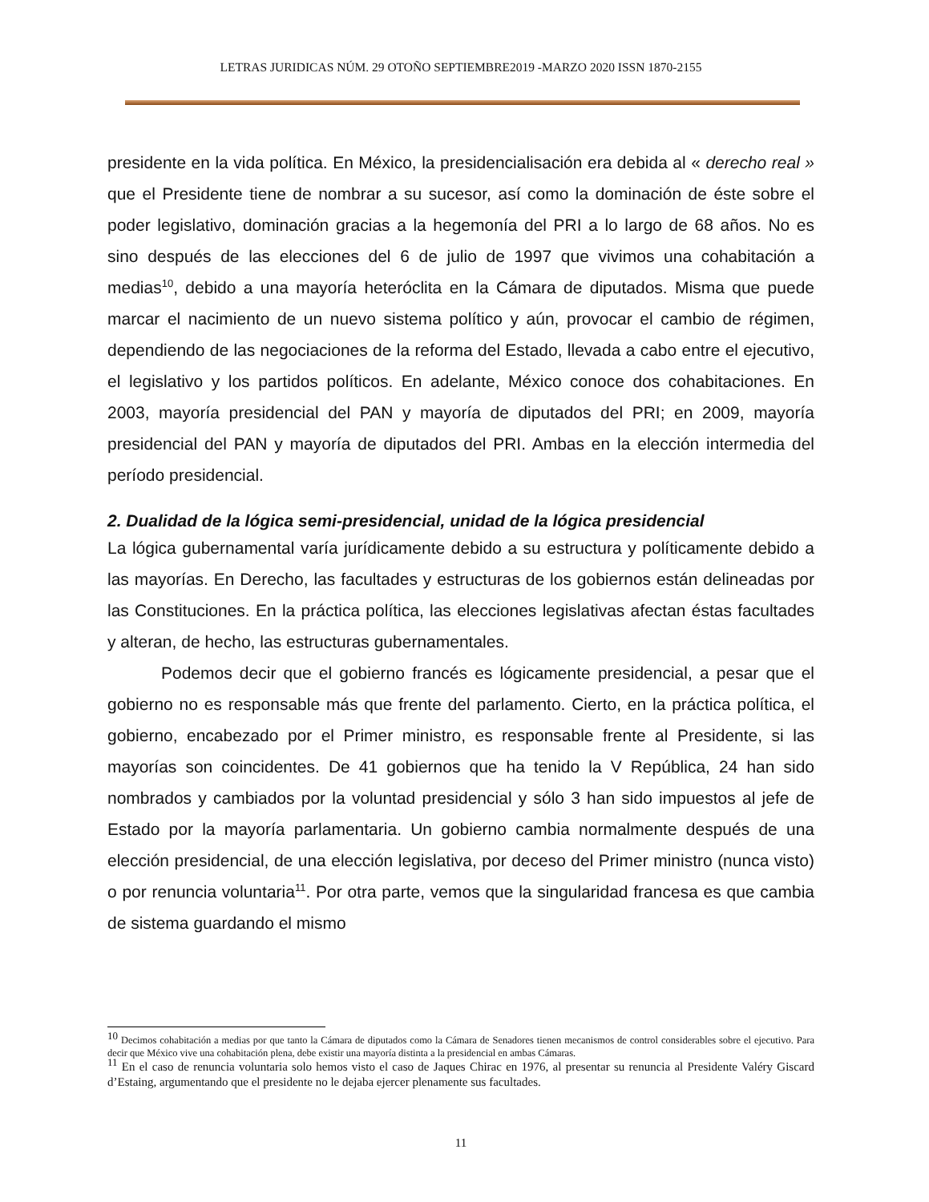LETRAS JURIDICAS NÚM. 29 OTOÑO SEPTIEMBRE2019 -MARZO 2020 ISSN 1870-2155
presidente en la vida política. En México, la presidencialisación era debida al « derecho real » que el Presidente tiene de nombrar a su sucesor, así como la dominación de éste sobre el poder legislativo, dominación gracias a la hegemonía del PRI a lo largo de 68 años. No es sino después de las elecciones del 6 de julio de 1997 que vivimos una cohabitación a medias<sup>10</sup>, debido a una mayoría heteróclita en la Cámara de diputados. Misma que puede marcar el nacimiento de un nuevo sistema político y aún, provocar el cambio de régimen, dependiendo de las negociaciones de la reforma del Estado, llevada a cabo entre el ejecutivo, el legislativo y los partidos políticos. En adelante, México conoce dos cohabitaciones. En 2003, mayoría presidencial del PAN y mayoría de diputados del PRI; en 2009, mayoría presidencial del PAN y mayoría de diputados del PRI. Ambas en la elección intermedia del período presidencial.
2. Dualidad de la lógica semi-presidencial, unidad de la lógica presidencial
La lógica gubernamental varía jurídicamente debido a su estructura y políticamente debido a las mayorías. En Derecho, las facultades y estructuras de los gobiernos están delineadas por las Constituciones. En la práctica política, las elecciones legislativas afectan éstas facultades y alteran, de hecho, las estructuras gubernamentales.
Podemos decir que el gobierno francés es lógicamente presidencial, a pesar que el gobierno no es responsable más que frente del parlamento. Cierto, en la práctica política, el gobierno, encabezado por el Primer ministro, es responsable frente al Presidente, si las mayorías son coincidentes. De 41 gobiernos que ha tenido la V República, 24 han sido nombrados y cambiados por la voluntad presidencial y sólo 3 han sido impuestos al jefe de Estado por la mayoría parlamentaria. Un gobierno cambia normalmente después de una elección presidencial, de una elección legislativa, por deceso del Primer ministro (nunca visto) o por renuncia voluntaria<sup>11</sup>. Por otra parte, vemos que la singularidad francesa es que cambia de sistema guardando el mismo
<sup>10</sup> Decimos cohabitación a medias por que tanto la Cámara de diputados como la Cámara de Senadores tienen mecanismos de control considerables sobre el ejecutivo. Para decir que México vive una cohabitación plena, debe existir una mayoría distinta a la presidencial en ambas Cámaras.
<sup>11</sup> En el caso de renuncia voluntaria solo hemos visto el caso de Jaques Chirac en 1976, al presentar su renuncia al Presidente Valéry Giscard d’Estaing, argumentando que el presidente no le dejaba ejercer plenamente sus facultades.
11